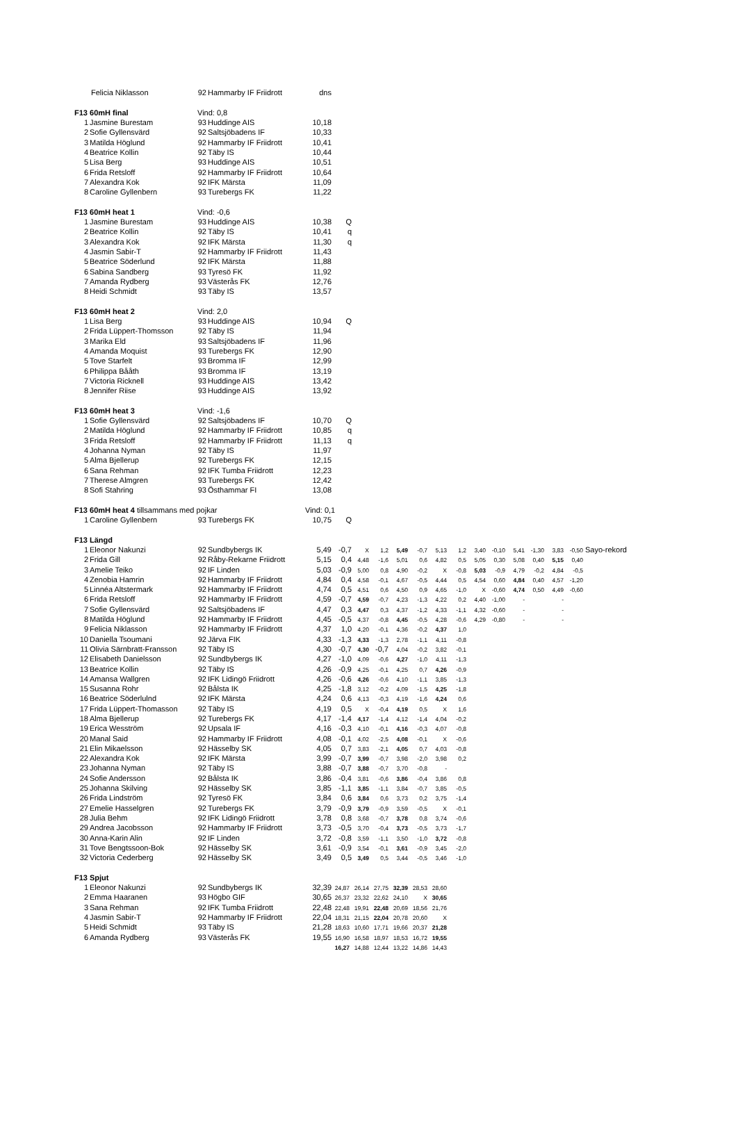| | Felicia Niklasson | 92 | Hammarby IF Friidrott | dns | | | | | | | | | | | | | | |
| F13 60mH final | | Vind: 0,8 | | | | | | | | | | | | | | | | |
| 1 | Jasmine Burestam | 93 | Huddinge AIS | 10,18 | | | | | | | | | | | | | | |
| 2 | Sofie Gyllensvärd | 92 | Saltsjöbadens IF | 10,33 | | | | | | | | | | | | | | |
| 3 | Matilda Höglund | 92 | Hammarby IF Friidrott | 10,41 | | | | | | | | | | | | | | |
| 4 | Beatrice Kollin | 92 | Täby IS | 10,44 | | | | | | | | | | | | | | |
| 5 | Lisa Berg | 93 | Huddinge AIS | 10,51 | | | | | | | | | | | | | | |
| 6 | Frida Retsloff | 92 | Hammarby IF Friidrott | 10,64 | | | | | | | | | | | | | | |
| 7 | Alexandra Kok | 92 | IFK Märsta | 11,09 | | | | | | | | | | | | | | |
| 8 | Caroline Gyllenbern | 93 | Turebergs FK | 11,22 | | | | | | | | | | | | | | |
| F13 60mH heat 1 | | Vind: -0,6 | | | | | | | | | | | | | | | | |
| 1 | Jasmine Burestam | 93 | Huddinge AIS | 10,38 | Q | | | | | | | | | | | | | |
| 2 | Beatrice Kollin | 92 | Täby IS | 10,41 | q | | | | | | | | | | | | | |
| 3 | Alexandra Kok | 92 | IFK Märsta | 11,30 | q | | | | | | | | | | | | | |
| 4 | Jasmin Sabir-T | 92 | Hammarby IF Friidrott | 11,43 | | | | | | | | | | | | | | |
| 5 | Beatrice Söderlund | 92 | IFK Märsta | 11,88 | | | | | | | | | | | | | | |
| 6 | Sabina Sandberg | 93 | Tyresö FK | 11,92 | | | | | | | | | | | | | | |
| 7 | Amanda Rydberg | 93 | Västerås FK | 12,76 | | | | | | | | | | | | | | |
| 8 | Heidi Schmidt | 93 | Täby IS | 13,57 | | | | | | | | | | | | | | |
| F13 60mH heat 2 | | Vind: 2,0 | | | | | | | | | | | | | | | | |
| 1 | Lisa Berg | 93 | Huddinge AIS | 10,94 | Q | | | | | | | | | | | | | |
| 2 | Frida Lüppert-Thomsson | 92 | Täby IS | 11,94 | | | | | | | | | | | | | | |
| 3 | Marika Eld | 93 | Saltsjöbadens IF | 11,96 | | | | | | | | | | | | | | |
| 4 | Amanda Moquist | 93 | Turebergs FK | 12,90 | | | | | | | | | | | | | | |
| 5 | Tove Starfelt | 93 | Bromma IF | 12,99 | | | | | | | | | | | | | | |
| 6 | Philippa Bååth | 93 | Bromma IF | 13,19 | | | | | | | | | | | | | | |
| 7 | Victoria Ricknell | 93 | Huddinge AIS | 13,42 | | | | | | | | | | | | | | |
| 8 | Jennifer Riise | 93 | Huddinge AIS | 13,92 | | | | | | | | | | | | | | |
| F13 60mH heat 3 | | Vind: -1,6 | | | | | | | | | | | | | | | | |
| 1 | Sofie Gyllensvärd | 92 | Saltsjöbadens IF | 10,70 | Q | | | | | | | | | | | | | |
| 2 | Matilda Höglund | 92 | Hammarby IF Friidrott | 10,85 | q | | | | | | | | | | | | | |
| 3 | Frida Retsloff | 92 | Hammarby IF Friidrott | 11,13 | q | | | | | | | | | | | | | |
| 4 | Johanna Nyman | 92 | Täby IS | 11,97 | | | | | | | | | | | | | | |
| 5 | Alma Bjellerup | 92 | Turebergs FK | 12,15 | | | | | | | | | | | | | | |
| 6 | Sana Rehman | 92 | IFK Tumba Friidrott | 12,23 | | | | | | | | | | | | | | |
| 7 | Therese Almgren | 93 | Turebergs FK | 12,42 | | | | | | | | | | | | | | |
| 8 | Sofi Stahring | 93 | Östhammar FI | 13,08 | | | | | | | | | | | | | | |
| F13 60mH heat 4 tillsammans med pojkar | | | | Vind: 0,1 | | | | | | | | | | | | | | |
| 1 | Caroline Gyllenbern | 93 | Turebergs FK | 10,75 | Q | | | | | | | | | | | | | |
| F13 Längd | | | | | | | | | | | | | | | | | | |
| 1 | Eleonor Nakunzi | 92 | Sundbybergs IK | 5,49 | -0,7 | X | 1,2 | 5,49 | -0,7 | 5,13 | 1,2 | 3,40 | -0,10 | 5,41 | -1,30 | 3,83 | -0,50 | Sayo-rekord |
| 2 | Frida Gill | 92 | Råby-Rekarne Friidrott | 5,15 | 0,4 | 4,48 | -1,6 | 5,01 | 0,6 | 4,82 | 0,5 | 5,05 | 0,30 | 5,08 | 0,40 | 5,15 | 0,40 | |
| 3 | Amelie Teiko | 92 | IF Linden | 5,03 | -0,9 | 5,00 | 0,8 | 4,90 | -0,2 | X | -0,8 | 5,03 | -0,9 | 4,79 | -0,2 | 4,84 | -0,5 | |
| 4 | Zenobia Hamrin | 92 | Hammarby IF Friidrott | 4,84 | 0,4 | 4,58 | -0,1 | 4,67 | -0,5 | 4,44 | 0,5 | 4,54 | 0,60 | 4,84 | 0,40 | 4,57 | -1,20 | |
| 5 | Linnéa Altstermark | 92 | Hammarby IF Friidrott | 4,74 | 0,5 | 4,51 | 0,6 | 4,50 | 0,9 | 4,65 | -1,0 | X | -0,60 | 4,74 | 0,50 | 4,49 | -0,60 | |
| 6 | Frida Retsloff | 92 | Hammarby IF Friidrott | 4,59 | -0,7 | 4,59 | -0,7 | 4,23 | -1,3 | 4,22 | 0,2 | 4,40 | -1,00 | - | | - | | |
| 7 | Sofie Gyllensvärd | 92 | Saltsjöbadens IF | 4,47 | 0,3 | 4,47 | 0,3 | 4,37 | -1,2 | 4,33 | -1,1 | 4,32 | -0,60 | - | | - | | |
| 8 | Matilda Höglund | 92 | Hammarby IF Friidrott | 4,45 | -0,5 | 4,37 | -0,8 | 4,45 | -0,5 | 4,28 | -0,6 | 4,29 | -0,80 | - | | - | | |
| 9 | Felicia Niklasson | 92 | Hammarby IF Friidrott | 4,37 | 1,0 | 4,20 | -0,1 | 4,36 | -0,2 | 4,37 | 1,0 | | | | | | | |
| 10 | Daniella Tsoumani | 92 | Järva FIK | 4,33 | -1,3 | 4,33 | -1,3 | 2,78 | -1,1 | 4,11 | -0,8 | | | | | | | |
| 11 | Olivia Särnbratt-Fransson | 92 | Täby IS | 4,30 | -0,7 | 4,30 | -0,7 | 4,04 | -0,2 | 3,82 | -0,1 | | | | | | | |
| 12 | Elisabeth Danielsson | 92 | Sundbybergs IK | 4,27 | -1,0 | 4,09 | -0,6 | 4,27 | -1,0 | 4,11 | -1,3 | | | | | | | |
| 13 | Beatrice Kollin | 92 | Täby IS | 4,26 | -0,9 | 4,25 | -0,1 | 4,25 | 0,7 | 4,26 | -0,9 | | | | | | | |
| 14 | Amansa Wallgren | 92 | IFK Lidingö Friidrott | 4,26 | -0,6 | 4,26 | -0,6 | 4,10 | -1,1 | 3,85 | -1,3 | | | | | | | |
| 15 | Susanna Rohr | 92 | Bålsta IK | 4,25 | -1,8 | 3,12 | -0,2 | 4,09 | -1,5 | 4,25 | -1,8 | | | | | | | |
| 16 | Beatrice Söderlulnd | 92 | IFK Märsta | 4,24 | 0,6 | 4,13 | -0,3 | 4,19 | -1,6 | 4,24 | 0,6 | | | | | | | |
| 17 | Frida Lüppert-Thomasson | 92 | Täby IS | 4,19 | 0,5 | X | -0,4 | 4,19 | 0,5 | X | 1,6 | | | | | | | |
| 18 | Alma Bjellerup | 92 | Turebergs FK | 4,17 | -1,4 | 4,17 | -1,4 | 4,12 | -1,4 | 4,04 | -0,2 | | | | | | | |
| 19 | Erica Wesström | 92 | Upsala IF | 4,16 | -0,3 | 4,10 | -0,1 | 4,16 | -0,3 | 4,07 | -0,8 | | | | | | | |
| 20 | Manal Said | 92 | Hammarby IF Friidrott | 4,08 | -0,1 | 4,02 | -2,5 | 4,08 | -0,1 | X | -0,6 | | | | | | | |
| 21 | Elin Mikaelsson | 92 | Hässelby SK | 4,05 | 0,7 | 3,83 | -2,1 | 4,05 | 0,7 | 4,03 | -0,8 | | | | | | | |
| 22 | Alexandra Kok | 92 | IFK Märsta | 3,99 | -0,7 | 3,99 | -0,7 | 3,98 | -2,0 | 3,98 | 0,2 | | | | | | | |
| 23 | Johanna Nyman | 92 | Täby IS | 3,88 | -0,7 | 3,88 | -0,7 | 3,70 | -0,8 | - | | | | | | | | |
| 24 | Sofie Andersson | 92 | Bålsta IK | 3,86 | -0,4 | 3,81 | -0,6 | 3,86 | -0,4 | 3,86 | 0,8 | | | | | | | |
| 25 | Johanna Skilving | 92 | Hässelby SK | 3,85 | -1,1 | 3,85 | -1,1 | 3,84 | -0,7 | 3,85 | -0,5 | | | | | | | |
| 26 | Frida Lindström | 92 | Tyresö FK | 3,84 | 0,6 | 3,84 | 0,6 | 3,73 | 0,2 | 3,75 | -1,4 | | | | | | | |
| 27 | Emelie Hasselgren | 92 | Turebergs FK | 3,79 | -0,9 | 3,79 | -0,9 | 3,59 | -0,5 | X | -0,1 | | | | | | | |
| 28 | Julia Behm | 92 | IFK Lidingö Friidrott | 3,78 | 0,8 | 3,68 | -0,7 | 3,78 | 0,8 | 3,74 | -0,6 | | | | | | | |
| 29 | Andrea Jacobsson | 92 | Hammarby IF Friidrott | 3,73 | -0,5 | 3,70 | -0,4 | 3,73 | -0,5 | 3,73 | -1,7 | | | | | | | |
| 30 | Anna-Karin Alin | 92 | IF Linden | 3,72 | -0,8 | 3,59 | -1,1 | 3,50 | -1,0 | 3,72 | -0,8 | | | | | | | |
| 31 | Tove Bengtssoon-Bok | 92 | Hässelby SK | 3,61 | -0,9 | 3,54 | -0,1 | 3,61 | -0,9 | 3,45 | -2,0 | | | | | | | |
| 32 | Victoria Cederberg | 92 | Hässelby SK | 3,49 | 0,5 | 3,49 | 0,5 | 3,44 | -0,5 | 3,46 | -1,0 | | | | | | | |
| F13 Spjut | | | | | | | | | | | | | | | | | | |
| 1 | Eleonor Nakunzi | 92 | Sundbybergs IK | 32,39 | 24,87 | 26,14 | 27,75 | 32,39 | 28,53 | 28,60 | | | | | | | | |
| 2 | Emma Haaranen | 93 | Högbo GIF | 30,65 | 26,37 | 23,32 | 22,62 | 24,10 | X | 30,65 | | | | | | | | |
| 3 | Sana Rehman | 92 | IFK Tumba Friidrott | 22,48 | 22,48 | 19,91 | 22,48 | 20,69 | 18,56 | 21,76 | | | | | | | | |
| 4 | Jasmin Sabir-T | 92 | Hammarby IF Friidrott | 22,04 | 18,31 | 21,15 | 22,04 | 20,78 | 20,60 | X | | | | | | | | |
| 5 | Heidi Schmidt | 93 | Täby IS | 21,28 | 18,63 | 10,60 | 17,71 | 19,66 | 20,37 | 21,28 | | | | | | | | |
| 6 | Amanda Rydberg | 93 | Västerås FK | 19,55 | 16,90 | 16,58 | 18,97 | 18,53 | 16,72 | 19,55 | | | | | | | | |
| | | | | | 16,27 | 14,88 | 12,44 | 13,22 | 14,86 | 14,43 | | | | | | | | |